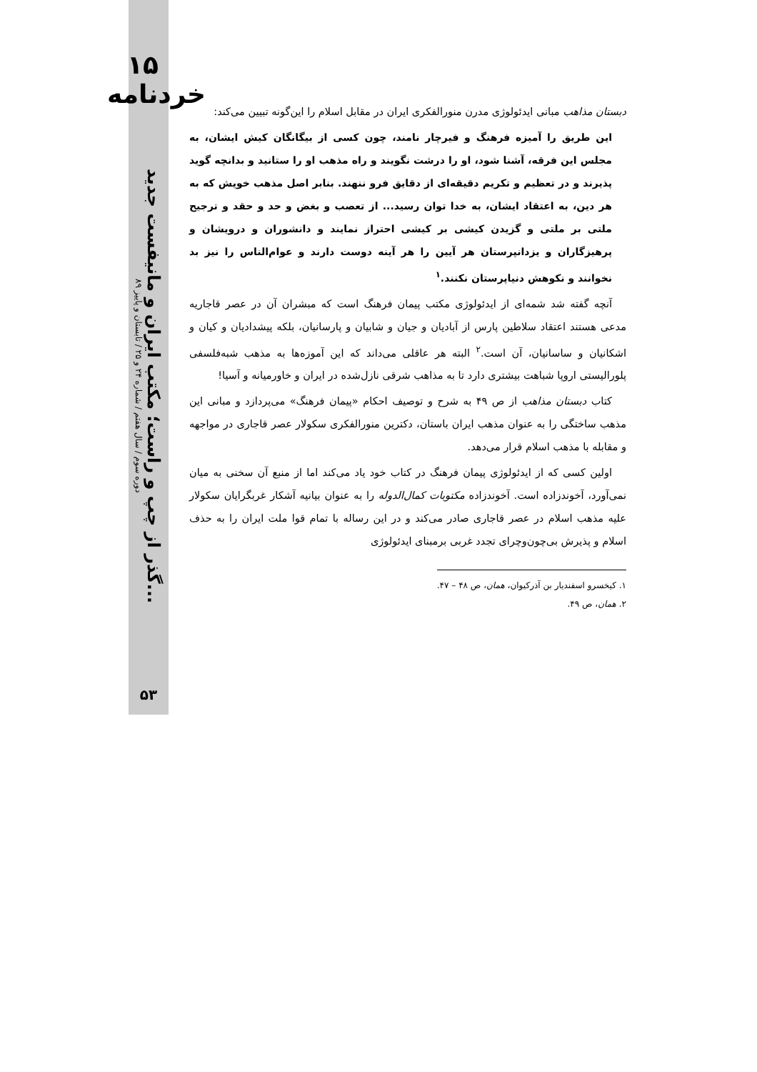۱۵ خردنامه
دوره سوم / سال هفتم / شماره ۲۴ و ۲۵ / تابستان و پاییز ۸۹
گذر از چپ و راست؛ مکتب ایران و مانیفست جدید...
۵۳
دبستان مذاهب مبانی ایدئولوژی مدرن منورالفکری ایران در مقابل اسلام را این‌گونه تبیین می‌کند:
این طریق را آمیزه فرهنگ و فیرچار نامند، چون کسی از بیگانگان کیش ایشان، به مجلس این فرقه، آشنا شود، او را درشت نگویند و راه مذهب او را ستانید و بدانچه گوید پذیرند و در تعظیم و تکریم دقیقه‌ای از دقایق فرو ننهند. بنابر اصل مذهب خویش که به هر دین، به اعتقاد ایشان، به خدا توان رسید... از تعصب و بغض و حد و حقد و ترجیح ملتی بر ملتی و گزیدن کیشی بر کیشی احتراز نمایند و دانشوران و درویشان و پرهیزگاران و یزدانپرستان هر آیین را هر آینه دوست دارند و عوام‌الناس را نیز بد نخوانند و نکوهش دنیاپرستان نکنند.<sup>۱</sup>
آنچه گفته شد شمه‌ای از ایدئولوژی مکتب پیمان فرهنگ است که مبشران آن در عصر قاجاریه مدعی هستند اعتقاد سلاطین پارس از آبادیان و جیان و شابیان و پارسانیان، بلکه پیشدادیان و کیان و اشکانیان و ساسانیان، آن است.<sup>۲</sup> البته هر عاقلی می‌داند که این آموزه‌ها به مذهب شبه‌فلسفی پلورالیستی اروپا شباهت بیشتری دارد تا به مذاهب شرقی نازل‌شده در ایران و خاورمیانه و آسیا!
کتاب دبستان مذاهب از ص ۴۹ به شرح و توصیف احکام «پیمان فرهنگ» می‌پردازد و مبانی این مذهب ساختگی را به عنوان مذهب ایران باستان، دکترین منورالفکری سکولار عصر قاجاری در مواجهه و مقابله با مذهب اسلام قرار می‌دهد.
اولین کسی که از ایدئولوژی پیمان فرهنگ در کتاب خود یاد می‌کند اما از منبع آن سخنی به میان نمی‌آورد، آخوندزاده است. آخوندزاده مکتوبات کمال‌الدوله را به عنوان بیانیه آشکار غربگرایان سکولار علیه مذهب اسلام در عصر قاجاری صادر می‌کند و در این رساله با تمام قوا ملت ایران را به حذف اسلام و پذیرش بی‌چون‌وچرای تجدد غربی برمبنای ایدئولوژی
۱. کیخسرو اسفندیار بن آذرکیوان، همان، ص ۴۸ – ۴۷.
۲. همان، ص ۴۹.